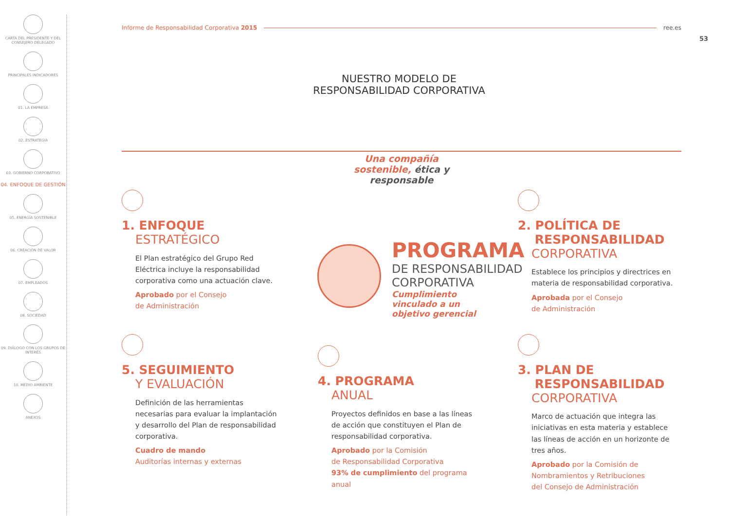CARTA DEL PRESIDENTE Y DEL CONSEJERO DELEGADO
PRINCIPALES INDICADORES
01. LA EMPRESA
02. ESTRATEGIA
03. GOBIERNO CORPORATIVO
04. ENFOQUE DE GESTIÓN
05. ENERGÍA SOSTENIBLE
06. CREACIÓN DE VALOR
07. EMPLEADOS
08. SOCIEDAD
09. DIÁLOGO CON LOS GRUPOS DE INTERÉS
10. MEDIO AMBIENTE
ANEXOS
Informe de Responsabilidad Corporativa 2015 ree.es
53
NUESTRO MODELO DE RESPONSABILIDAD CORPORATIVA
Una compañía sostenible, ética y responsable
1. ENFOQUE
ESTRATÉGICO
El Plan estratégico del Grupo Red Eléctrica incluye la responsabilidad corporativa como una actuación clave.
Aprobado por el Consejo
de Administración
5. SEGUIMIENTO
Y EVALUACIÓN
Definición de las herramientas necesarias para evaluar la implantación y desarrollo del Plan de responsabilidad corporativa.
Cuadro de mando
Auditorías internas y externas
PROGRAMA
DE RESPONSABILIDAD
CORPORATIVA
Cumplimiento
vinculado a un
objetivo gerencial
4. PROGRAMA
ANUAL
Proyectos definidos en base a las líneas de acción que constituyen el Plan de responsabilidad corporativa.
Aprobado por la Comisión
de Responsabilidad Corporativa
93% de cumplimiento del programa anual
2. POLÍTICA DE
RESPONSABILIDAD
CORPORATIVA
Establece los principios y directrices en materia de responsabilidad corporativa.
Aprobada por el Consejo
de Administración
3. PLAN DE
RESPONSABILIDAD
CORPORATIVA
Marco de actuación que integra las iniciativas en esta materia y establece las líneas de acción en un horizonte de tres años.
Aprobado por la Comisión de
Nombramientos y Retribuciones
del Consejo de Administración